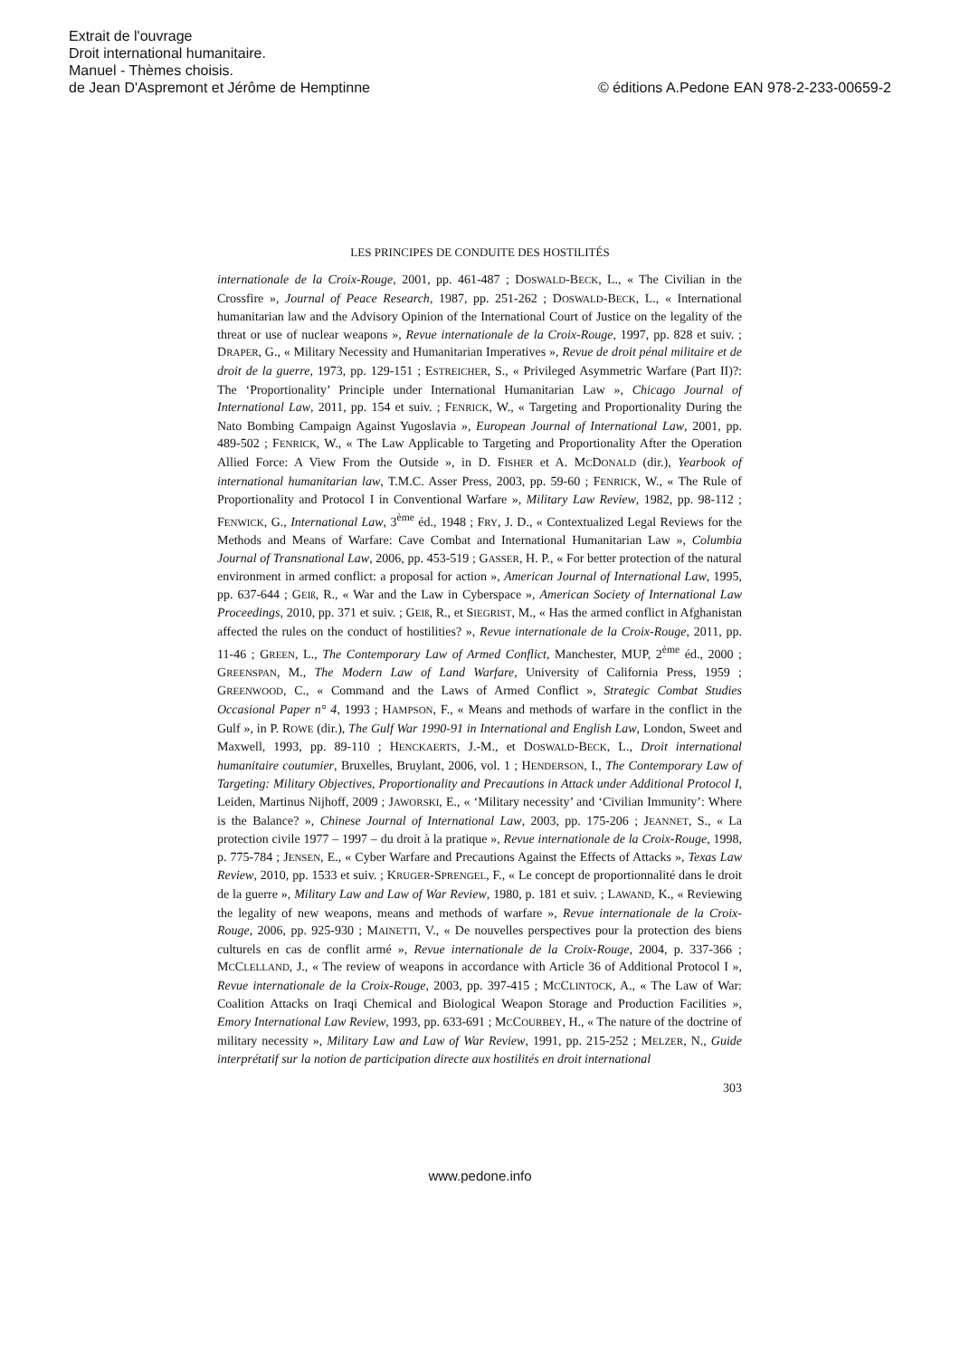Extrait de l'ouvrage
Droit international humanitaire.
Manuel - Thèmes choisis.
de Jean D'Aspremont et Jérôme de Hemptinne © éditions A.Pedone EAN 978-2-233-00659-2
LES PRINCIPES DE CONDUITE DES HOSTILITÉS
internationale de la Croix-Rouge, 2001, pp. 461-487 ; DOSWALD-BECK, L., « The Civilian in the Crossfire », Journal of Peace Research, 1987, pp. 251-262 ; DOSWALD-BECK, L., « International humanitarian law and the Advisory Opinion of the International Court of Justice on the legality of the threat or use of nuclear weapons », Revue internationale de la Croix-Rouge, 1997, pp. 828 et suiv. ; DRAPER, G., « Military Necessity and Humanitarian Imperatives », Revue de droit pénal militaire et de droit de la guerre, 1973, pp. 129-151 ; ESTREICHER, S., « Privileged Asymmetric Warfare (Part II)?: The ‘Proportionality’ Principle under International Humanitarian Law », Chicago Journal of International Law, 2011, pp. 154 et suiv. ; FENRICK, W., « Targeting and Proportionality During the Nato Bombing Campaign Against Yugoslavia », European Journal of International Law, 2001, pp. 489-502 ; FENRICK, W., « The Law Applicable to Targeting and Proportionality After the Operation Allied Force: A View From the Outside », in D. FISHER et A. MCDONALD (dir.), Yearbook of international humanitarian law, T.M.C. Asser Press, 2003, pp. 59-60 ; FENRICK, W., « The Rule of Proportionality and Protocol I in Conventional Warfare », Military Law Review, 1982, pp. 98-112 ; FENWICK, G., International Law, 3<sup>ème</sup> éd., 1948 ; FRY, J. D., « Contextualized Legal Reviews for the Methods and Means of Warfare: Cave Combat and International Humanitarian Law », Columbia Journal of Transnational Law, 2006, pp. 453-519 ; GASSER, H. P., « For better protection of the natural environment in armed conflict: a proposal for action », American Journal of International Law, 1995, pp. 637-644 ; GEIß, R., « War and the Law in Cyberspace », American Society of International Law Proceedings, 2010, pp. 371 et suiv. ; GEIß, R., et SIEGRIST, M., « Has the armed conflict in Afghanistan affected the rules on the conduct of hostilities? », Revue internationale de la Croix-Rouge, 2011, pp. 11-46 ; GREEN, L., The Contemporary Law of Armed Conflict, Manchester, MUP, 2<sup>ème</sup> éd., 2000 ; GREENSPAN, M., The Modern Law of Land Warfare, University of California Press, 1959 ; GREENWOOD, C., « Command and the Laws of Armed Conflict », Strategic Combat Studies Occasional Paper n° 4, 1993 ; HAMPSON, F., « Means and methods of warfare in the conflict in the Gulf », in P. ROWE (dir.), The Gulf War 1990-91 in International and English Law, London, Sweet and Maxwell, 1993, pp. 89-110 ; HENCKAERTS, J.-M., et DOSWALD-BECK, L., Droit international humanitaire coutumier, Bruxelles, Bruylant, 2006, vol. 1 ; HENDERSON, I., The Contemporary Law of Targeting: Military Objectives, Proportionality and Precautions in Attack under Additional Protocol I, Leiden, Martinus Nijhoff, 2009 ; JAWORSKI, E., « ‘Military necessity’ and ‘Civilian Immunity’: Where is the Balance? », Chinese Journal of International Law, 2003, pp. 175-206 ; JEANNET, S., « La protection civile 1977 – 1997 – du droit à la pratique », Revue internationale de la Croix-Rouge, 1998, p. 775-784 ; JENSEN, E., « Cyber Warfare and Precautions Against the Effects of Attacks », Texas Law Review, 2010, pp. 1533 et suiv. ; KRUGER-SPRENGEL, F., « Le concept de proportionnalité dans le droit de la guerre », Military Law and Law of War Review, 1980, p. 181 et suiv. ; LAWAND, K., « Reviewing the legality of new weapons, means and methods of warfare », Revue internationale de la Croix-Rouge, 2006, pp. 925-930 ; MAINETTI, V., « De nouvelles perspectives pour la protection des biens culturels en cas de conflit armé », Revue internationale de la Croix-Rouge, 2004, p. 337-366 ; MCCLELLAND, J., « The review of weapons in accordance with Article 36 of Additional Protocol I », Revue internationale de la Croix-Rouge, 2003, pp. 397-415 ; MCCLINTOCK, A., « The Law of War: Coalition Attacks on Iraqi Chemical and Biological Weapon Storage and Production Facilities », Emory International Law Review, 1993, pp. 633-691 ; MCCOURBEY, H., « The nature of the doctrine of military necessity », Military Law and Law of War Review, 1991, pp. 215-252 ; MELZER, N., Guide interprétatif sur la notion de participation directe aux hostilités en droit international
303
www.pedone.info